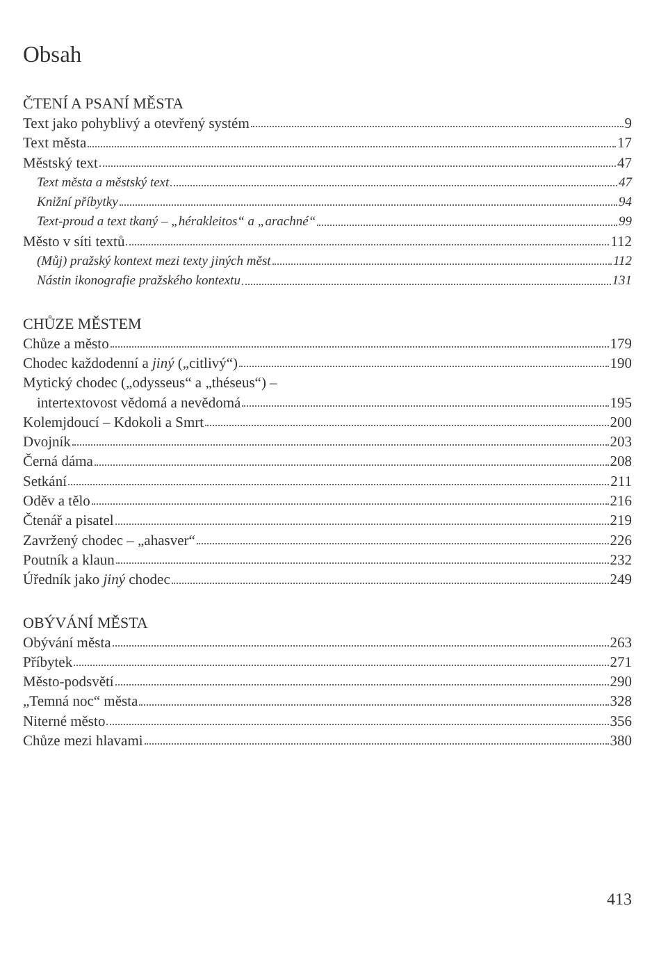Obsah
ČTENÍ A PSANÍ MĚSTA
Text jako pohyblivý a otevřený systém 9
Text města 17
Městský text 47
Text města a městský text 47
Knižní příbytky 94
Text-proud a text tkaný – „hérakleitos“ a „arachné“ 99
Město v síti textů 112
(Můj) pražský kontext mezi texty jiných měst 112
Nástin ikonografie pražského kontextu 131
CHŮZE MĚSTEM
Chůze a město 179
Chodec každodenní a jiný („citlivý“) 190
Mytický chodec („odysseus“ a „théseus“) –
intertextovost vědomá a nevědomá 195
Kolemjdoucí – Kdokoli a Smrt 200
Dvojník 203
Černá dáma 208
Setkání 211
Oděv a tělo 216
Čtenář a pisatel 219
Zavržený chodec – „ahasver“ 226
Poutník a klaun 232
Úředník jako jiný chodec 249
OBÝVÁNÍ MĚSTA
Obývání města 263
Příbytek 271
Město-podsvětí 290
„Temná noc“ města 328
Niterné město 356
Chůze mezi hlavami 380
413